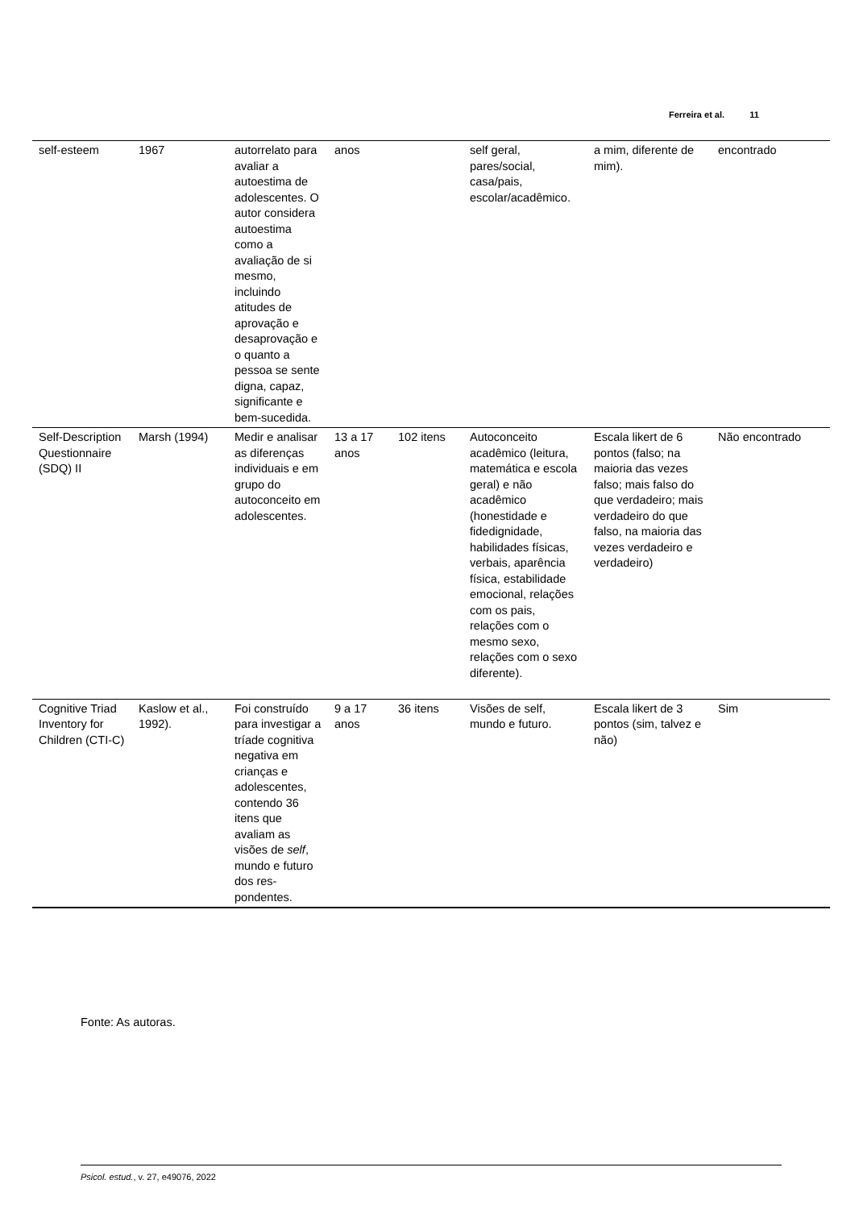Ferreira et al. 11
| self-esteem | 1967 | autorrelato para avaliar a autoestima de adolescentes. O autor considera autoestima como a avaliação de si mesmo, incluindo atitudes de aprovação e desaprovação e o quanto a pessoa se sente digna, capaz, significante e bem-sucedida. | anos | | self geral, pares/social, casa/pais, escolar/acadêmico. | a mim, diferente de mim). | encontrado |
| Self-Description Questionnaire (SDQ) II | Marsh (1994) | Medir e analisar as diferenças individuais e em grupo do autoconceito em adolescentes. | 13 a 17 anos | 102 itens | Autoconceito acadêmico (leitura, matemática e escola geral) e não acadêmico (honestidade e fidedignidade, habilidades físicas, verbais, aparência física, estabilidade emocional, relações com os pais, relações com o mesmo sexo, relações com o sexo diferente). | Escala likert de 6 pontos (falso; na maioria das vezes falso; mais falso do que verdadeiro; mais verdadeiro do que falso, na maioria das vezes verdadeiro e verdadeiro) | Não encontrado |
| Cognitive Triad Inventory for Children (CTI-C) | Kaslow et al., 1992). | Foi construído para investigar a tríade cognitiva negativa em crianças e adolescentes, contendo 36 itens que avaliam as visões de self , mundo e futuro dos res-pondentes. | 9 a 17 anos | 36 itens | Visões de self, mundo e futuro. | Escala likert de 3 pontos (sim, talvez e não) | Sim |
Fonte: As autoras.
Psicol. estud., v. 27, e49076, 2022